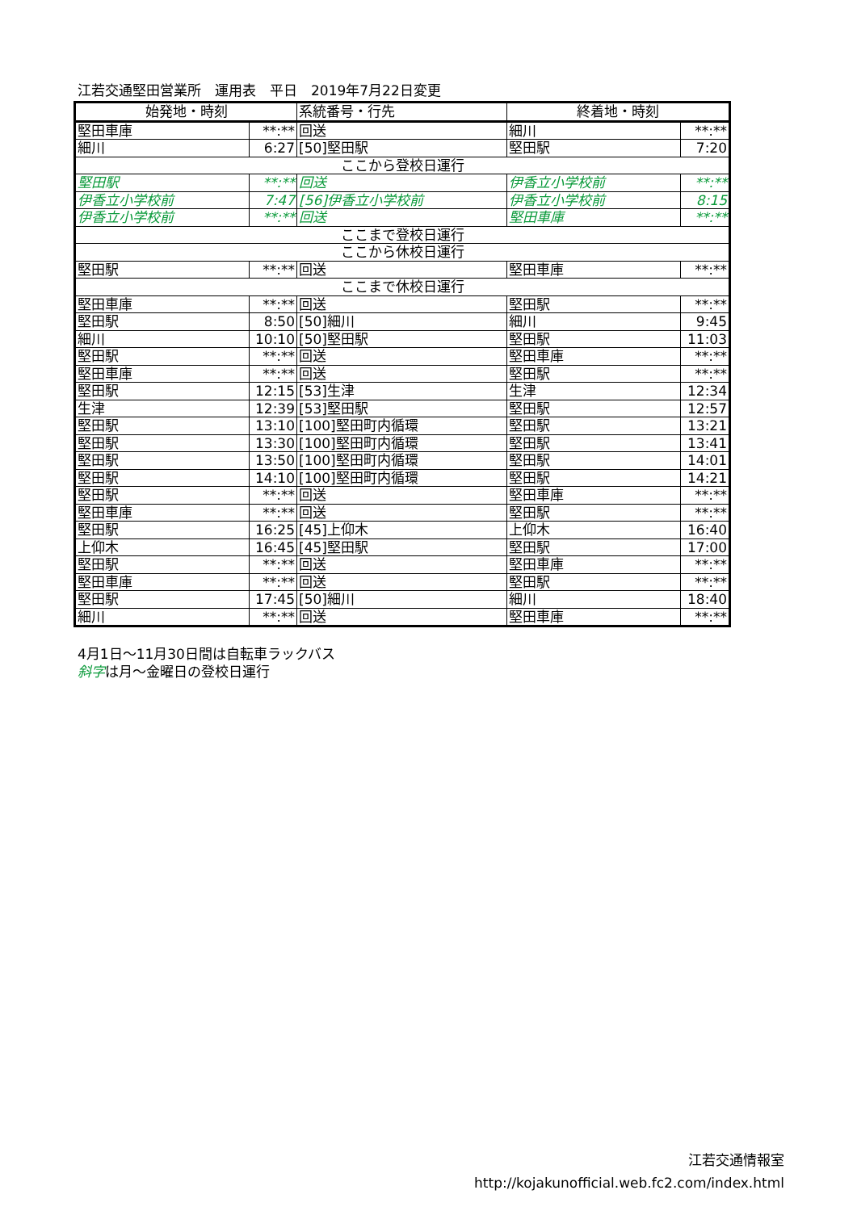江若交通堅田営業所　運用表　平日　2019年7月22日変更
| 始発地・時刻 | | 系統番号・行先 | 終着地・時刻 | |
| --- | --- | --- | --- | --- |
| 堅田車庫 | **:** | 回送 | 細川 | **:** |
| 細川 | 6:27 | [50]堅田駅 | 堅田駅 | 7:20 |
| ここから登校日運行 | | | | |
| 堅田駅 | **:** | 回送 | 伊香立小学校前 | **:** |
| 伊香立小学校前 | 7:47 | [56]伊香立小学校前 | 伊香立小学校前 | 8:15 |
| 伊香立小学校前 | **:** | 回送 | 堅田車庫 | **:** |
| ここまで登校日運行 | | | | |
| ここから休校日運行 | | | | |
| 堅田駅 | **:** | 回送 | 堅田車庫 | **:** |
| ここまで休校日運行 | | | | |
| 堅田車庫 | **:** | 回送 | 堅田駅 | **:** |
| 堅田駅 | 8:50 | [50]細川 | 細川 | 9:45 |
| 細川 | 10:10 | [50]堅田駅 | 堅田駅 | 11:03 |
| 堅田駅 | **:** | 回送 | 堅田車庫 | **:** |
| 堅田車庫 | **:** | 回送 | 堅田駅 | **:** |
| 堅田駅 | 12:15 | [53]生津 | 生津 | 12:34 |
| 生津 | 12:39 | [53]堅田駅 | 堅田駅 | 12:57 |
| 堅田駅 | 13:10 | [100]堅田町内循環 | 堅田駅 | 13:21 |
| 堅田駅 | 13:30 | [100]堅田町内循環 | 堅田駅 | 13:41 |
| 堅田駅 | 13:50 | [100]堅田町内循環 | 堅田駅 | 14:01 |
| 堅田駅 | 14:10 | [100]堅田町内循環 | 堅田駅 | 14:21 |
| 堅田駅 | **:** | 回送 | 堅田車庫 | **:** |
| 堅田車庫 | **:** | 回送 | 堅田駅 | **:** |
| 堅田駅 | 16:25 | [45]上仰木 | 上仰木 | 16:40 |
| 上仰木 | 16:45 | [45]堅田駅 | 堅田駅 | 17:00 |
| 堅田駅 | **:** | 回送 | 堅田車庫 | **:** |
| 堅田車庫 | **:** | 回送 | 堅田駅 | **:** |
| 堅田駅 | 17:45 | [50]細川 | 細川 | 18:40 |
| 細川 | **:** | 回送 | 堅田車庫 | **:** |
4月1日～11月30日間は自転車ラックバス
斜字は月～金曜日の登校日運行
江若交通情報室
http://kojakunofficial.web.fc2.com/index.html